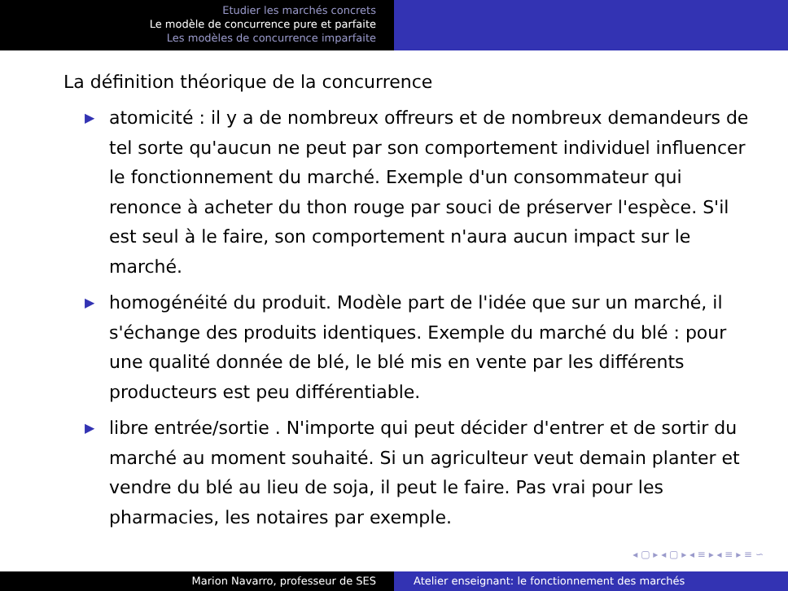Etudier les marchés concrets
Le modèle de concurrence pure et parfaite
Les modèles de concurrence imparfaite
La définition théorique de la concurrence
▶ atomicité : il y a de nombreux offreurs et de nombreux demandeurs de tel sorte qu'aucun ne peut par son comportement individuel influencer le fonctionnement du marché. Exemple d'un consommateur qui renonce à acheter du thon rouge par souci de préserver l'espèce. S'il est seul à le faire, son comportement n'aura aucun impact sur le marché.
▶ homogénéité du produit. Modèle part de l'idée que sur un marché, il s'échange des produits identiques. Exemple du marché du blé : pour une qualité donnée de blé, le blé mis en vente par les différents producteurs est peu différentiable.
▶ libre entrée/sortie . N'importe qui peut décider d'entrer et de sortir du marché au moment souhaité. Si un agriculteur veut demain planter et vendre du blé au lieu de soja, il peut le faire. Pas vrai pour les pharmacies, les notaires par exemple.
◂ ▢ ▸ ◂ ▢ ▸ ◂ ≡ ▸ ◂ ≡ ▸ ≡ ∽
Marion Navarro, professeur de SES Atelier enseignant: le fonctionnement des marchés